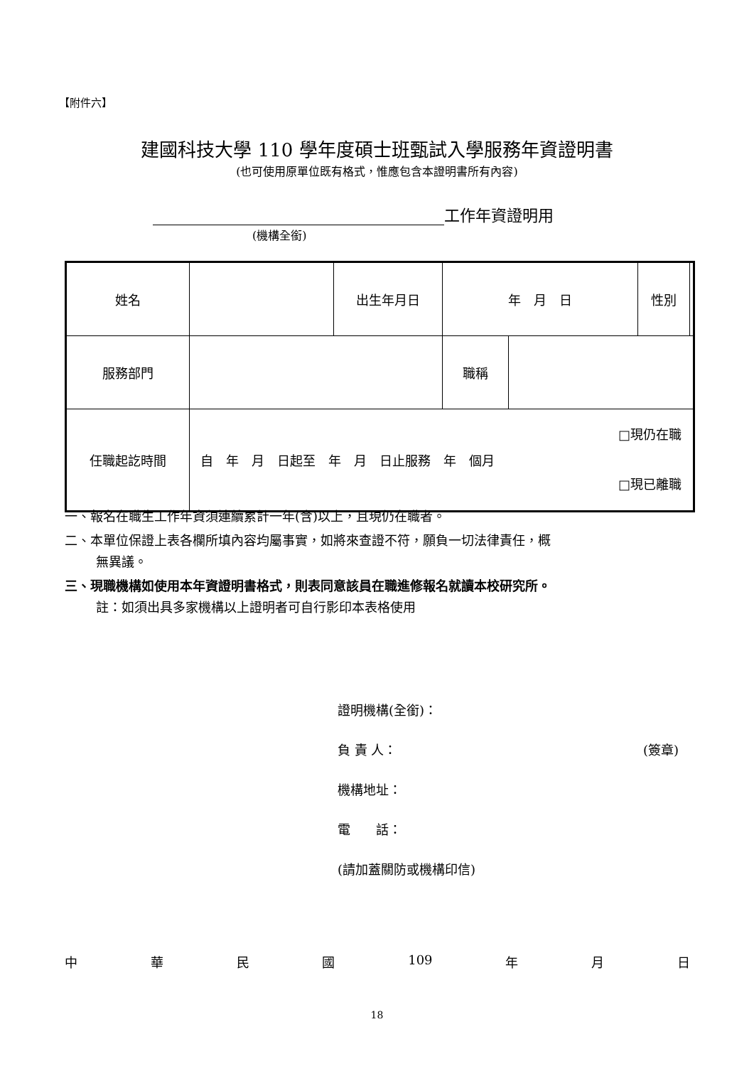【附件六】
建國科技大學 110 學年度碩士班甄試入學服務年資證明書
(也可使用原單位既有格式，惟應包含本證明書所有內容)
工作年資證明用
(機構全銜)
| 姓名 | | 出生年月日 | 年 月 日 | | 性別 | |
| 服務部門 | | | 職稱 | | | |
| 任職起訖時間 | 自 年 月 日起至 年 月 日止服務 年 個月 □現仍在職 □現已離職 | | | | | |
一、報名在職生工作年資須連續累計一年(含)以上，且現仍在職者。
二、本單位保證上表各欄所填內容均屬事實，如將來查證不符，願負一切法律責任，概
無異議。
三、現職機構如使用本年資證明書格式，則表同意該員在職進修報名就讀本校研究所。
註：如須出具多家機構以上證明者可自行影印本表格使用
證明機構(全銜)：
負 責 人： (簽章)
機構地址：
電　　話：
(請加蓋關防或機構印信)
中華民國 109 年 月 日
18